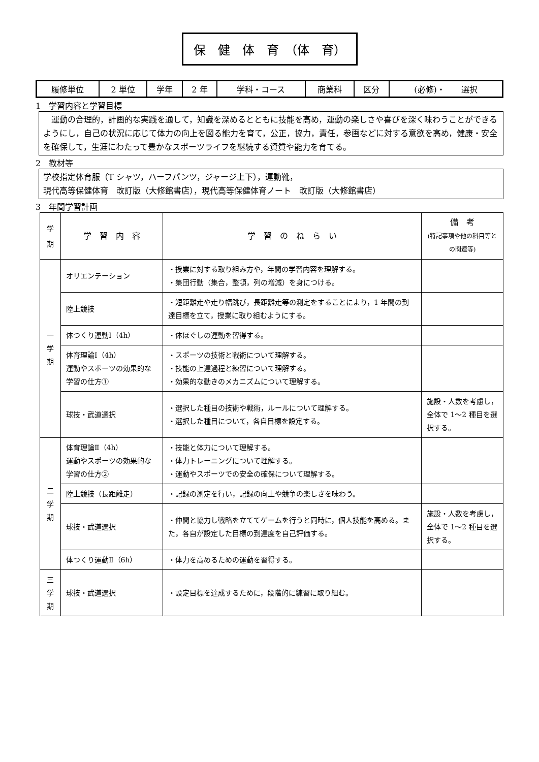保　健　体　育　（体　育）
| 履修単位 | 2 単位 | 学年 | 2 年 | 学科・コース | 商業科 | 区分 | (必修)・ 選択 |
1　学習内容と学習目標
　運動の合理的，計画的な実践を通して，知識を深めるとともに技能を高め，運動の楽しさや喜びを深く味わうことができるようにし，自己の状況に応じて体力の向上を図る能力を育て，公正，協力，責任，参画などに対する意欲を高め，健康・安全を確保して，生涯にわたって豊かなスポーツライフを継続する資質や能力を育てる。
2　教材等
学校指定体育服（T シャツ，ハーフパンツ，ジャージ上下），運動靴，
現代高等保健体育　改訂版（大修館書店），現代高等保健体育ノート　改訂版（大修館書店）
3　年間学習計画
| 学 期 | 学 習 内 容 | 学 習 の ね ら い | 備 考 (特記事項や他の科目等との関連等) |
| --- | --- | --- | --- |
| 一 学 期 | オリエンテーション | ・授業に対する取り組み方や，年間の学習内容を理解する。 ・集団行動（集合，整頓，列の増減）を身につける。 | |
| | 陸上競技 | ・短距離走や走り幅跳び，長距離走等の測定をすることにより，1 年間の到達目標を立て，授業に取り組むようにする。 | |
| | 体つくり運動Ⅰ（4h） | ・体ほぐしの運動を習得する。 | |
| | 体育理論Ⅰ（4h） 運動やスポーツの効果的な学習の仕方① | ・スポーツの技術と戦術について理解する。 ・技能の上達過程と練習について理解する。 ・効果的な動きのメカニズムについて理解する。 | |
| | 球技・武道選択 | ・選択した種目の技術や戦術，ルールについて理解する。 ・選択した種目について，各自目標を設定する。 | 施設・人数を考慮し，全体で 1〜2 種目を選択する。 |
| 二 学 期 | 体育理論Ⅱ（4h） 運動やスポーツの効果的な学習の仕方② | ・技能と体力について理解する。 ・体力トレーニングについて理解する。 ・運動やスポーツでの安全の確保について理解する。 | |
| | 陸上競技（長距離走） | ・記録の測定を行い，記録の向上や競争の楽しさを味わう。 | |
| | 球技・武道選択 | ・仲間と協力し戦略を立ててゲームを行うと同時に，個人技能を高める。また，各自が設定した目標の到達度を自己評価する。 | 施設・人数を考慮し，全体で 1〜2 種目を選択する。 |
| | 体つくり運動Ⅱ（6h） | ・体力を高めるための運動を習得する。 | |
| 三 学 期 | 球技・武道選択 | ・設定目標を達成するために，段階的に練習に取り組む。 | |